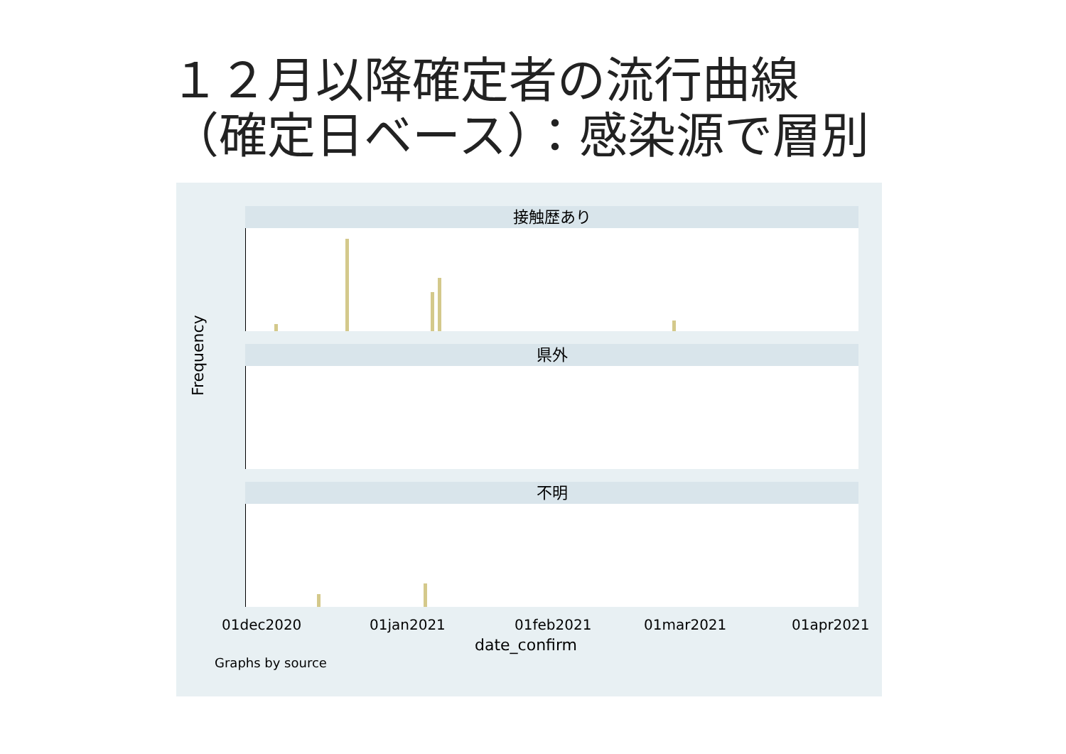１２月以降確定者の流行曲線
（確定日ベース）：感染源で層別
Frequency
接触歴あり
県外
不明
01dec2020 01jan2021 01feb2021 01mar2021 01apr2021
date_confirm
Graphs by source